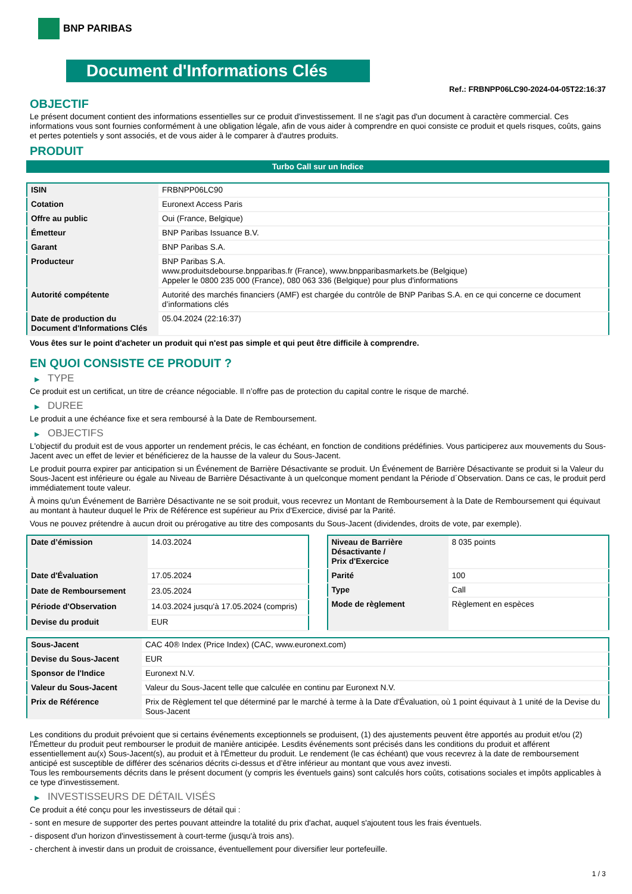BNP PARIBAS
Document d'Informations Clés
Ref.: FRBNPP06LC90-2024-04-05T22:16:37
OBJECTIF
Le présent document contient des informations essentielles sur ce produit d'investissement. Il ne s'agit pas d'un document à caractère commercial. Ces informations vous sont fournies conformément à une obligation légale, afin de vous aider à comprendre en quoi consiste ce produit et quels risques, coûts, gains et pertes potentiels y sont associés, et de vous aider à le comparer à d'autres produits.
PRODUIT
Turbo Call sur un Indice
| ISIN | FRBNPP06LC90 |
| Cotation | Euronext Access Paris |
| Offre au public | Oui (France, Belgique) |
| Émetteur | BNP Paribas Issuance B.V. |
| Garant | BNP Paribas S.A. |
| Producteur | BNP Paribas S.A. www.produitsdebourse.bnpparibas.fr (France), www.bnpparibasmarkets.be (Belgique) Appeler le 0800 235 000 (France), 080 063 336 (Belgique) pour plus d'informations |
| Autorité compétente | Autorité des marchés financiers (AMF) est chargée du contrôle de BNP Paribas S.A. en ce qui concerne ce document d’informations clés |
| Date de production du Document d'Informations Clés | 05.04.2024 (22:16:37) |
Vous êtes sur le point d'acheter un produit qui n'est pas simple et qui peut être difficile à comprendre.
EN QUOI CONSISTE CE PRODUIT ?
▶ TYPE
Ce produit est un certificat, un titre de créance négociable. Il n’offre pas de protection du capital contre le risque de marché.
▶ DUREE
Le produit a une échéance fixe et sera remboursé à la Date de Remboursement.
▶ OBJECTIFS
L'objectif du produit est de vous apporter un rendement précis, le cas échéant, en fonction de conditions prédéfinies. Vous participerez aux mouvements du Sous-Jacent avec un effet de levier et bénéficierez de la hausse de la valeur du Sous-Jacent.
Le produit pourra expirer par anticipation si un Événement de Barrière Désactivante se produit. Un Événement de Barrière Désactivante se produit si la Valeur du Sous-Jacent est inférieure ou égale au Niveau de Barrière Désactivante à un quelconque moment pendant la Période d´Observation. Dans ce cas, le produit perd immédiatement toute valeur.
À moins qu'un Événement de Barrière Désactivante ne se soit produit, vous recevrez un Montant de Remboursement à la Date de Remboursement qui équivaut au montant à hauteur duquel le Prix de Référence est supérieur au Prix d'Exercice, divisé par la Parité.
Vous ne pouvez prétendre à aucun droit ou prérogative au titre des composants du Sous-Jacent (dividendes, droits de vote, par exemple).
| Date d’émission | 14.03.2024 |
| Date d'Évaluation | 17.05.2024 |
| Date de Remboursement | 23.05.2024 |
| Période d'Observation | 14.03.2024 jusqu'à 17.05.2024 (compris) |
| Devise du produit | EUR |
| Niveau de Barrière Désactivante / Prix d'Exercice | 8 035 points |
| Parité | 100 |
| Type | Call |
| Mode de règlement | Règlement en espèces |
| Sous-Jacent | CAC 40® Index (Price Index) (CAC, www.euronext.com) |
| Devise du Sous-Jacent | EUR |
| Sponsor de l'Indice | Euronext N.V. |
| Valeur du Sous-Jacent | Valeur du Sous-Jacent telle que calculée en continu par Euronext N.V. |
| Prix de Référence | Prix de Règlement tel que déterminé par le marché à terme à la Date d'Évaluation, où 1 point équivaut à 1 unité de la Devise du Sous-Jacent |
Les conditions du produit prévoient que si certains événements exceptionnels se produisent, (1) des ajustements peuvent être apportés au produit et/ou (2) l'Émetteur du produit peut rembourser le produit de manière anticipée. Lesdits événements sont précisés dans les conditions du produit et afférent essentiellement au(x) Sous-Jacent(s), au produit et à l'Émetteur du produit. Le rendement (le cas échéant) que vous recevrez à la date de remboursement anticipé est susceptible de différer des scénarios décrits ci-dessus et d’être inférieur au montant que vous avez investi.
Tous les remboursements décrits dans le présent document (y compris les éventuels gains) sont calculés hors coûts, cotisations sociales et impôts applicables à ce type d'investissement.
▶ INVESTISSEURS DE DÉTAIL VISÉS
Ce produit a été conçu pour les investisseurs de détail qui :
- sont en mesure de supporter des pertes pouvant atteindre la totalité du prix d'achat, auquel s'ajoutent tous les frais éventuels.
- disposent d'un horizon d'investissement à court-terme (jusqu'à trois ans).
- cherchent à investir dans un produit de croissance, éventuellement pour diversifier leur portefeuille.
1 / 3